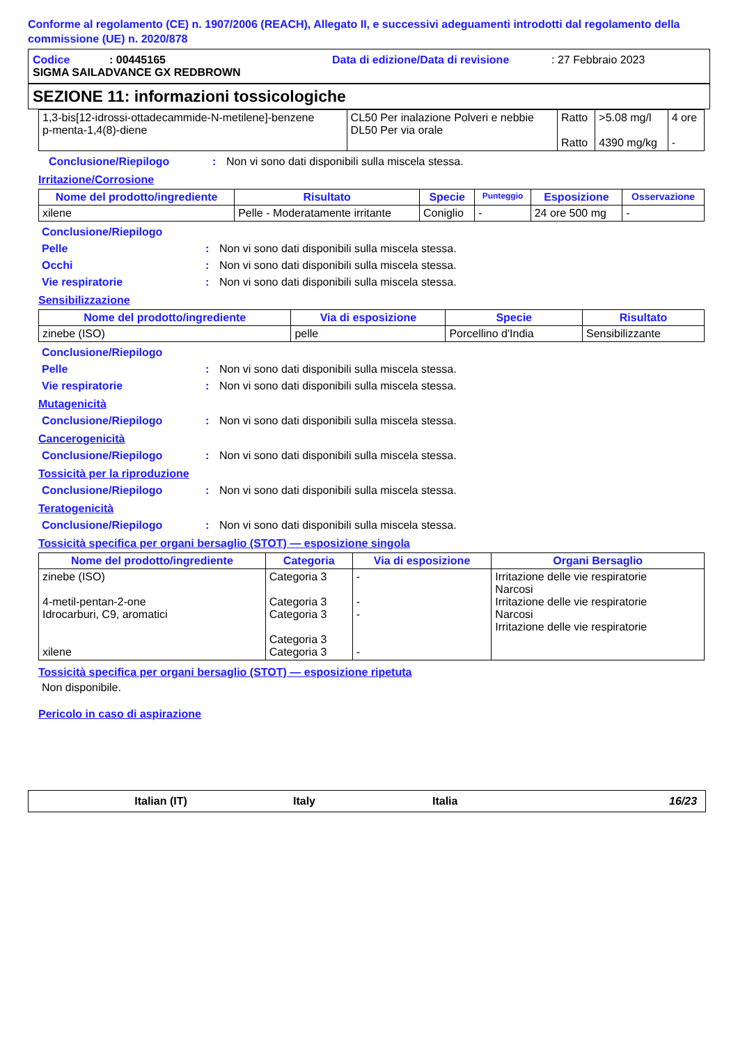Conforme al regolamento (CE) n. 1907/2006 (REACH), Allegato II, e successivi adeguamenti introdotti dal regolamento della commissione (UE) n. 2020/878
Codice: 00445165 Data di edizione/Data di revisione: 27 Febbraio 2023
SIGMA SAILADVANCE GX REDBROWN
SEZIONE 11: informazioni tossicologiche
| 1,3-bis[12-idrossi-ottadecammide-N-metilene]-benzene p-menta-1,4(8)-diene | CL50 Per inalazione Polveri e nebbie DL50 Per via orale | Ratto Ratto | >5.08 mg/l 4390 mg/kg | 4 ore - |
Conclusione/Riepilogo: Non vi sono dati disponibili sulla miscela stessa.
Irritazione/Corrosione
| Nome del prodotto/ingrediente | Risultato | Specie | Punteggio | Esposizione | Osservazione |
| --- | --- | --- | --- | --- | --- |
| xilene | Pelle - Moderatamente irritante | Coniglio | - | 24 ore 500 mg | - |
Conclusione/Riepilogo
Pelle: Non vi sono dati disponibili sulla miscela stessa.
Occhi: Non vi sono dati disponibili sulla miscela stessa.
Vie respiratorie: Non vi sono dati disponibili sulla miscela stessa.
Sensibilizzazione
| Nome del prodotto/ingrediente | Via di esposizione | Specie | Risultato |
| --- | --- | --- | --- |
| zinebe (ISO) | pelle | Porcellino d'India | Sensibilizzante |
Conclusione/Riepilogo
Pelle: Non vi sono dati disponibili sulla miscela stessa.
Vie respiratorie: Non vi sono dati disponibili sulla miscela stessa.
Mutagenicità
Conclusione/Riepilogo: Non vi sono dati disponibili sulla miscela stessa.
Cancerogenicità
Conclusione/Riepilogo: Non vi sono dati disponibili sulla miscela stessa.
Tossicità per la riproduzione
Conclusione/Riepilogo: Non vi sono dati disponibili sulla miscela stessa.
Teratogenicità
Conclusione/Riepilogo: Non vi sono dati disponibili sulla miscela stessa.
Tossicità specifica per organi bersaglio (STOT) — esposizione singola
| Nome del prodotto/ingrediente | Categoria | Via di esposizione | Organi Bersaglio |
| --- | --- | --- | --- |
| zinebe (ISO) 4-metil-pentan-2-one Idrocarburi, C9, aromatici xilene | Categoria 3 Categoria 3 Categoria 3 Categoria 3 Categoria 3 | - - - - | Irritazione delle vie respiratorie Narcosi Irritazione delle vie respiratorie Narcosi Irritazione delle vie respiratorie |
Tossicità specifica per organi bersaglio (STOT) — esposizione ripetuta
Non disponibile.
Pericolo in caso di aspirazione
Italian (IT) Italy Italia 16/23